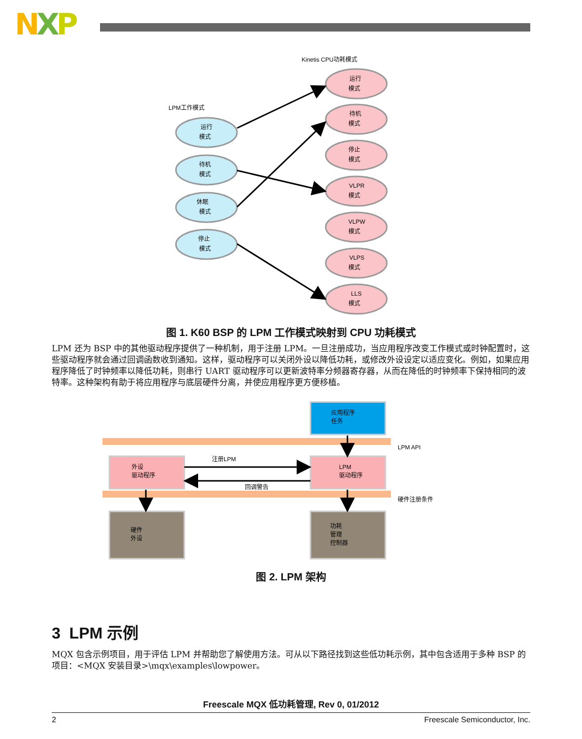NXP
Kinetis CPU功耗模式
LPM工作模式
运行
模式
待机
模式
休眠
模式
停止
模式
运行
模式
待机
模式
停止
模式
VLPR
模式
VLPW
模式
VLPS
模式
LLS
模式
图 1. K60 BSP 的 LPM 工作模式映射到 CPU 功耗模式
LPM 还为 BSP 中的其他驱动程序提供了一种机制，用于注册 LPM。一旦注册成功，当应用程序改变工作模式或时钟配置时，这些驱动程序就会通过回调函数收到通知。这样，驱动程序可以关闭外设以降低功耗，或修改外设设定以适应变化。例如，如果应用程序降低了时钟频率以降低功耗，则串行 UART 驱动程序可以更新波特率分频器寄存器，从而在降低的时钟频率下保持相同的波特率。这种架构有助于将应用程序与底层硬件分离，并使应用程序更方便移植。
应用程序
任务
LPM API
硬件注册条件
外设
驱动程序
LPM
驱动程序
注册LPM
回调警告
硬件
外设
功耗
管理
控制器
图 2. LPM 架构
3 LPM 示例
MQX 包含示例项目，用于评估 LPM 并帮助您了解使用方法。可从以下路径找到这些低功耗示例，其中包含适用于多种 BSP 的项目：<MQX 安装目录>\mqx\examples\lowpower。
Freescale MQX 低功耗管理, Rev 0, 01/2012
2 Freescale Semiconductor, Inc.